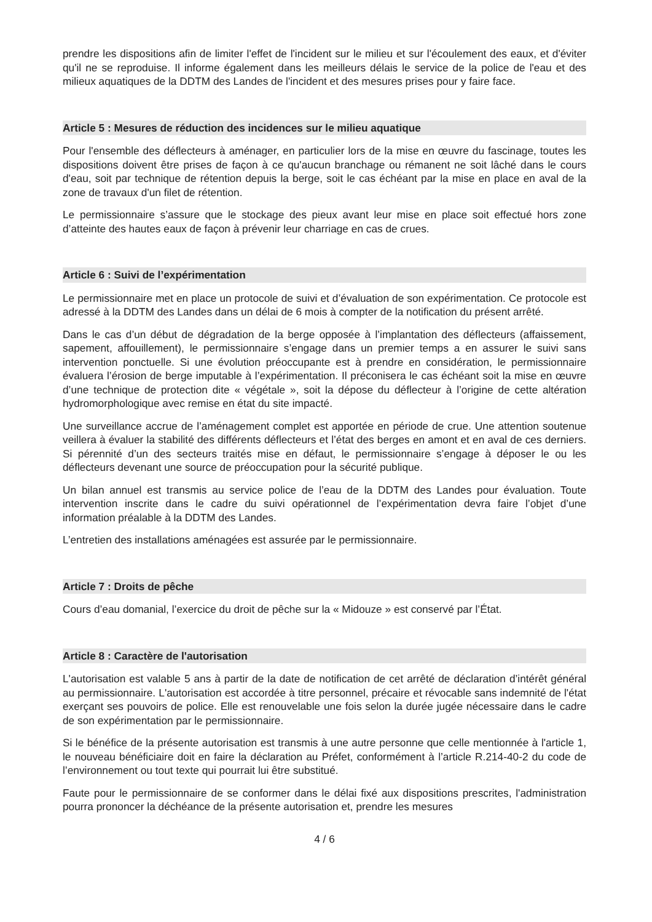prendre les dispositions afin de limiter l'effet de l'incident sur le milieu et sur l'écoulement des eaux, et d'éviter qu'il ne se reproduise. Il informe également dans les meilleurs délais le service de la police de l'eau et des milieux aquatiques de la DDTM des Landes de l'incident et des mesures prises pour y faire face.
Article 5 : Mesures de réduction des incidences sur le milieu aquatique
Pour l'ensemble des déflecteurs à aménager, en particulier lors de la mise en œuvre du fascinage, toutes les dispositions doivent être prises de façon à ce qu'aucun branchage ou rémanent ne soit lâché dans le cours d'eau, soit par technique de rétention depuis la berge, soit le cas échéant par la mise en place en aval de la zone de travaux d'un filet de rétention.
Le permissionnaire s’assure que le stockage des pieux avant leur mise en place soit effectué hors zone d’atteinte des hautes eaux de façon à prévenir leur charriage en cas de crues.
Article 6 : Suivi de l’expérimentation
Le permissionnaire met en place un protocole de suivi et d’évaluation de son expérimentation. Ce protocole est adressé à la DDTM des Landes dans un délai de 6 mois à compter de la notification du présent arrêté.
Dans le cas d’un début de dégradation de la berge opposée à l’implantation des déflecteurs (affaissement, sapement, affouillement), le permissionnaire s’engage dans un premier temps a en assurer le suivi sans intervention ponctuelle. Si une évolution préoccupante est à prendre en considération, le permissionnaire évaluera l’érosion de berge imputable à l’expérimentation. Il préconisera le cas échéant soit la mise en œuvre d’une technique de protection dite « végétale », soit la dépose du déflecteur à l’origine de cette altération hydromorphologique avec remise en état du site impacté.
Une surveillance accrue de l’aménagement complet est apportée en période de crue. Une attention soutenue veillera à évaluer la stabilité des différents déflecteurs et l’état des berges en amont et en aval de ces derniers. Si pérennité d’un des secteurs traités mise en défaut, le permissionnaire s’engage à déposer le ou les déflecteurs devenant une source de préoccupation pour la sécurité publique.
Un bilan annuel est transmis au service police de l’eau de la DDTM des Landes pour évaluation. Toute intervention inscrite dans le cadre du suivi opérationnel de l’expérimentation devra faire l’objet d’une information préalable à la DDTM des Landes.
L’entretien des installations aménagées est assurée par le permissionnaire.
Article 7 : Droits de pêche
Cours d’eau domanial, l’exercice du droit de pêche sur la « Midouze » est conservé par l’État.
Article 8 : Caractère de l'autorisation
L'autorisation est valable 5 ans à partir de la date de notification de cet arrêté de déclaration d’intérêt général au permissionnaire. L'autorisation est accordée à titre personnel, précaire et révocable sans indemnité de l'état exerçant ses pouvoirs de police. Elle est renouvelable une fois selon la durée jugée nécessaire dans le cadre de son expérimentation par le permissionnaire.
Si le bénéfice de la présente autorisation est transmis à une autre personne que celle mentionnée à l'article 1, le nouveau bénéficiaire doit en faire la déclaration au Préfet, conformément à l’article R.214-40-2 du code de l’environnement ou tout texte qui pourrait lui être substitué.
Faute pour le permissionnaire de se conformer dans le délai fixé aux dispositions prescrites, l'administration pourra prononcer la déchéance de la présente autorisation et, prendre les mesures
4 / 6